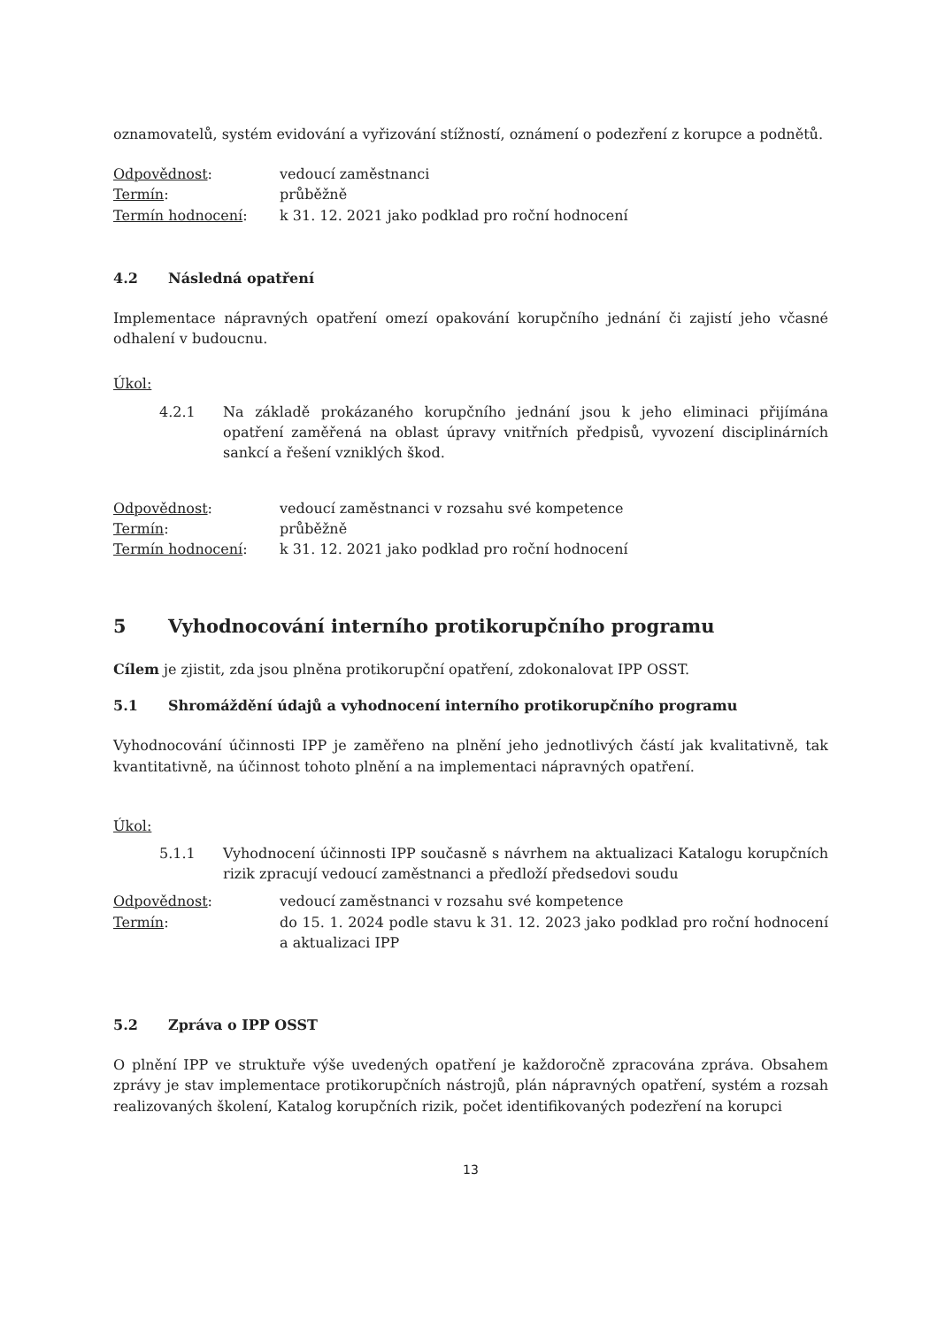oznamovatelů, systém evidování a vyřizování stížností, oznámení o podezření z korupce a podnětů.
Odpovědnost: vedoucí zaměstnanci
Termín: průběžně
Termín hodnocení: k 31. 12. 2021 jako podklad pro roční hodnocení
4.2 Následná opatření
Implementace nápravných opatření omezí opakování korupčního jednání či zajistí jeho včasné odhalení v budoucnu.
Úkol:
4.2.1 Na základě prokázaného korupčního jednání jsou k jeho eliminaci přijímána opatření zaměřená na oblast úpravy vnitřních předpisů, vyvození disciplinárních sankcí a řešení vzniklých škod.
Odpovědnost: vedoucí zaměstnanci v rozsahu své kompetence
Termín: průběžně
Termín hodnocení: k 31. 12. 2021 jako podklad pro roční hodnocení
5 Vyhodnocování interního protikorupčního programu
Cílem je zjistit, zda jsou plněna protikorupční opatření, zdokonalovat IPP OSST.
5.1 Shromáždění údajů a vyhodnocení interního protikorupčního programu
Vyhodnocování účinnosti IPP je zaměřeno na plnění jeho jednotlivých částí jak kvalitativně, tak kvantitativně, na účinnost tohoto plnění a na implementaci nápravných opatření.
Úkol:
5.1.1 Vyhodnocení účinnosti IPP současně s návrhem na aktualizaci Katalogu korupčních rizik zpracují vedoucí zaměstnanci a předloží předsedovi soudu
Odpovědnost: vedoucí zaměstnanci v rozsahu své kompetence
Termín: do 15. 1. 2024 podle stavu k 31. 12. 2023 jako podklad pro roční hodnocení a aktualizaci IPP
5.2 Zpráva o IPP OSST
O plnění IPP ve struktuře výše uvedených opatření je každoročně zpracována zpráva. Obsahem zprávy je stav implementace protikorupčních nástrojů, plán nápravných opatření, systém a rozsah realizovaných školení, Katalog korupčních rizik, počet identifikovaných podezření na korupci
13